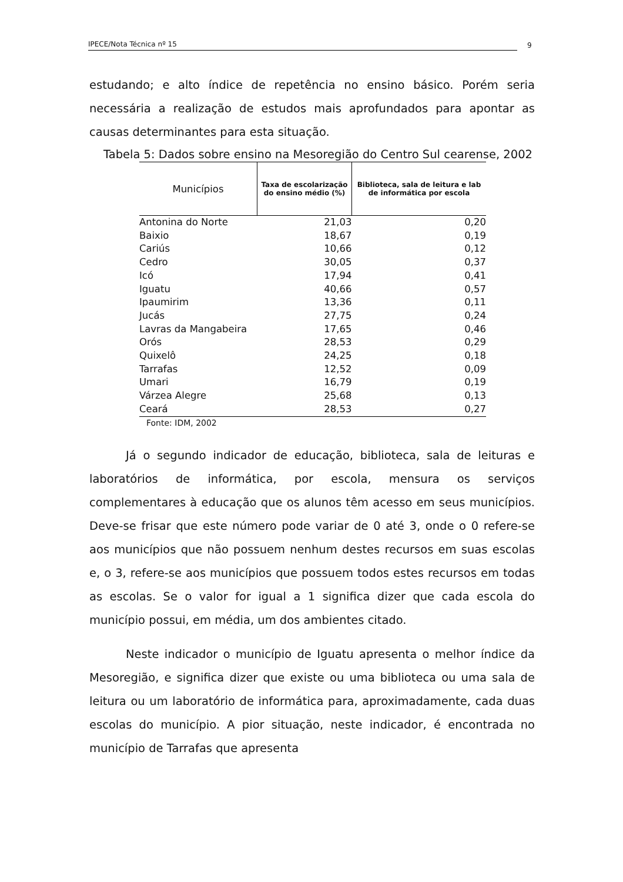IPECE/Nota Técnica nº 15 9
estudando; e alto índice de repetência no ensino básico. Porém seria necessária a realização de estudos mais aprofundados para apontar as causas determinantes para esta situação.
Tabela 5: Dados sobre ensino na Mesoregião do Centro Sul cearense, 2002
| Municípios | Taxa de escolarização do ensino médio (%) | Biblioteca, sala de leitura e lab de informática por escola |
| --- | --- | --- |
| Antonina do Norte | 21,03 | 0,20 |
| Baixio | 18,67 | 0,19 |
| Cariús | 10,66 | 0,12 |
| Cedro | 30,05 | 0,37 |
| Icó | 17,94 | 0,41 |
| Iguatu | 40,66 | 0,57 |
| Ipaumirim | 13,36 | 0,11 |
| Jucás | 27,75 | 0,24 |
| Lavras da Mangabeira | 17,65 | 0,46 |
| Orós | 28,53 | 0,29 |
| Quixelô | 24,25 | 0,18 |
| Tarrafas | 12,52 | 0,09 |
| Umari | 16,79 | 0,19 |
| Várzea Alegre | 25,68 | 0,13 |
| Ceará | 28,53 | 0,27 |
Fonte: IDM, 2002
Já o segundo indicador de educação, biblioteca, sala de leituras e laboratórios de informática, por escola, mensura os serviços complementares à educação que os alunos têm acesso em seus municípios. Deve-se frisar que este número pode variar de 0 até 3, onde o 0 refere-se aos municípios que não possuem nenhum destes recursos em suas escolas e, o 3, refere-se aos municípios que possuem todos estes recursos em todas as escolas. Se o valor for igual a 1 significa dizer que cada escola do município possui, em média, um dos ambientes citado.
Neste indicador o município de Iguatu apresenta o melhor índice da Mesoregião, e significa dizer que existe ou uma biblioteca ou uma sala de leitura ou um laboratório de informática para, aproximadamente, cada duas escolas do município. A pior situação, neste indicador, é encontrada no município de Tarrafas que apresenta